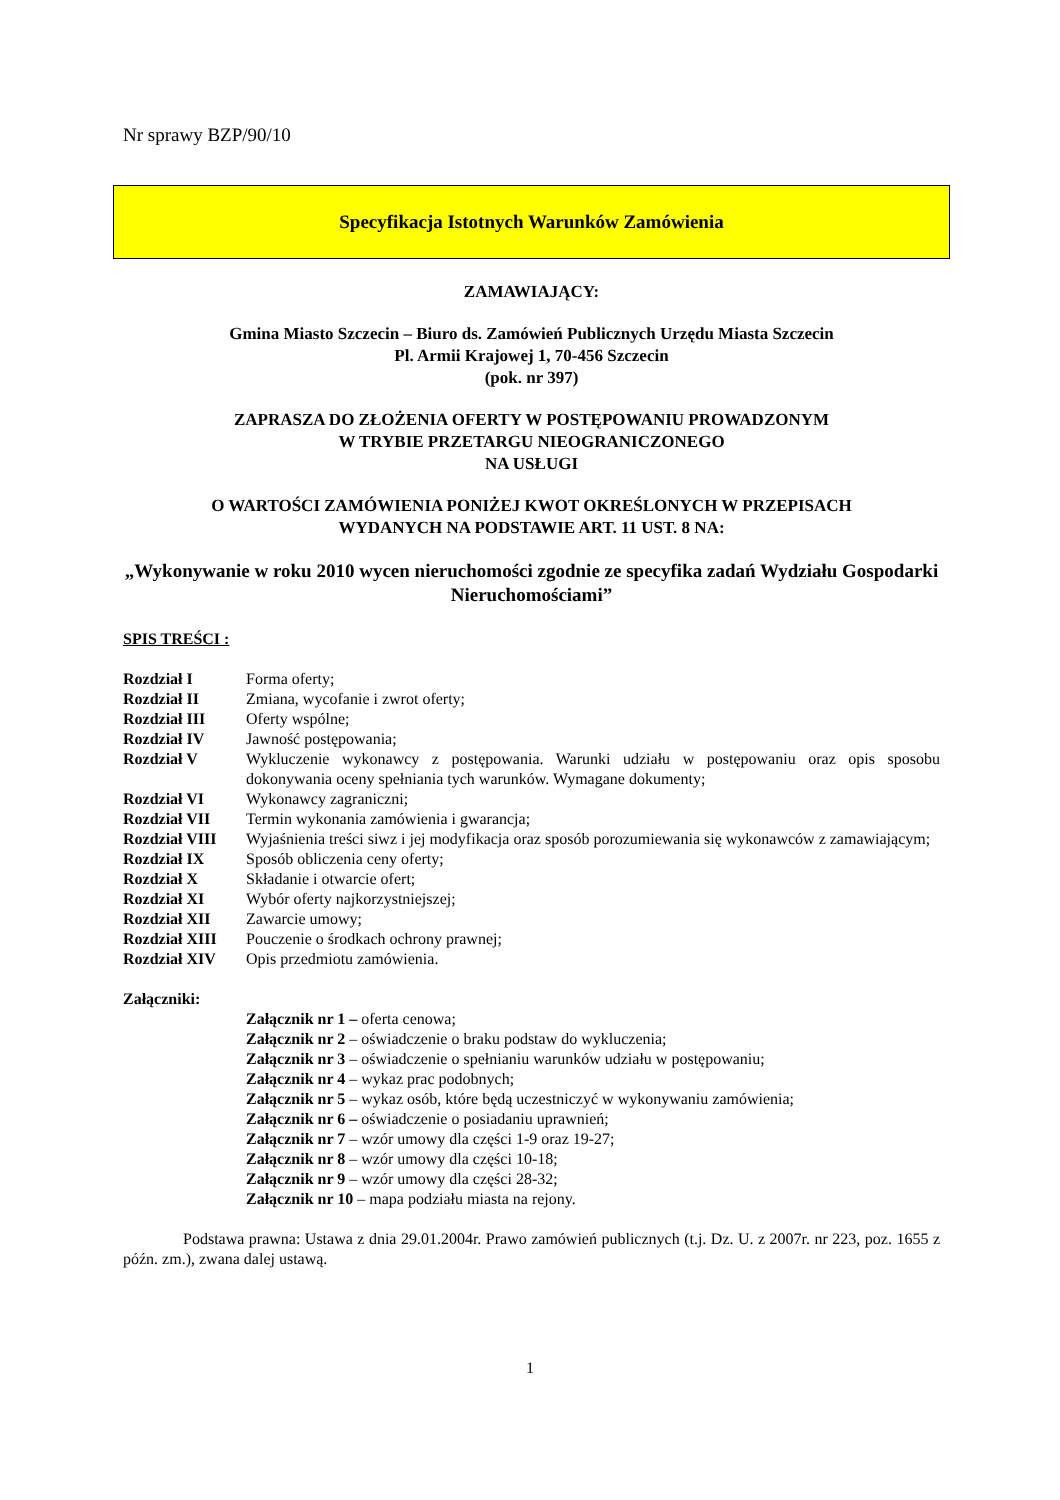Nr sprawy BZP/90/10
Specyfikacja Istotnych Warunków Zamówienia
ZAMAWIAJĄCY:
Gmina Miasto Szczecin – Biuro ds. Zamówień Publicznych Urzędu Miasta Szczecin
Pl. Armii Krajowej 1, 70-456 Szczecin
(pok. nr 397)
ZAPRASZA DO ZŁOŻENIA OFERTY W POSTĘPOWANIU PROWADZONYM
W TRYBIE PRZETARGU NIEOGRANICZONEGO
NA USŁUGI
O WARTOŚCI ZAMÓWIENIA PONIŻEJ KWOT OKREŚLONYCH W PRZEPISACH
WYDANYCH NA PODSTAWIE ART. 11 UST. 8 NA:
„Wykonywanie w roku 2010 wycen nieruchomości zgodnie ze specyfika zadań Wydziału Gospodarki Nieruchomościami”
SPIS TREŚCI :
| Rozdział I | Forma oferty; |
| Rozdział II | Zmiana, wycofanie i zwrot oferty; |
| Rozdział III | Oferty wspólne; |
| Rozdział IV | Jawność postępowania; |
| Rozdział V | Wykluczenie wykonawcy z postępowania. Warunki udziału w postępowaniu oraz opis sposobu dokonywania oceny spełniania tych warunków. Wymagane dokumenty; |
| Rozdział VI | Wykonawcy zagraniczni; |
| Rozdział VII | Termin wykonania zamówienia i gwarancja; |
| Rozdział VIII | Wyjaśnienia treści siwz i jej modyfikacja oraz sposób porozumiewania się wykonawców z zamawiającym; |
| Rozdział IX | Sposób obliczenia ceny oferty; |
| Rozdział X | Składanie i otwarcie ofert; |
| Rozdział XI | Wybór oferty najkorzystniejszej; |
| Rozdział XII | Zawarcie umowy; |
| Rozdział XIII | Pouczenie o środkach ochrony prawnej; |
| Rozdział XIV | Opis przedmiotu zamówienia. |
Załączniki:
Załącznik nr 1 – oferta cenowa;
Załącznik nr 2 – oświadczenie o braku podstaw do wykluczenia;
Załącznik nr 3 – oświadczenie o spełnianiu warunków udziału w postępowaniu;
Załącznik nr 4 – wykaz prac podobnych;
Załącznik nr 5 – wykaz osób, które będą uczestniczyć w wykonywaniu zamówienia;
Załącznik nr 6 – oświadczenie o posiadaniu uprawnień;
Załącznik nr 7 – wzór umowy dla części 1-9 oraz 19-27;
Załącznik nr 8 – wzór umowy dla części 10-18;
Załącznik nr 9 – wzór umowy dla części 28-32;
Załącznik nr 10 – mapa podziału miasta na rejony.
Podstawa prawna: Ustawa z dnia 29.01.2004r. Prawo zamówień publicznych (t.j. Dz. U. z 2007r. nr 223, poz. 1655 z późn. zm.), zwana dalej ustawą.
1